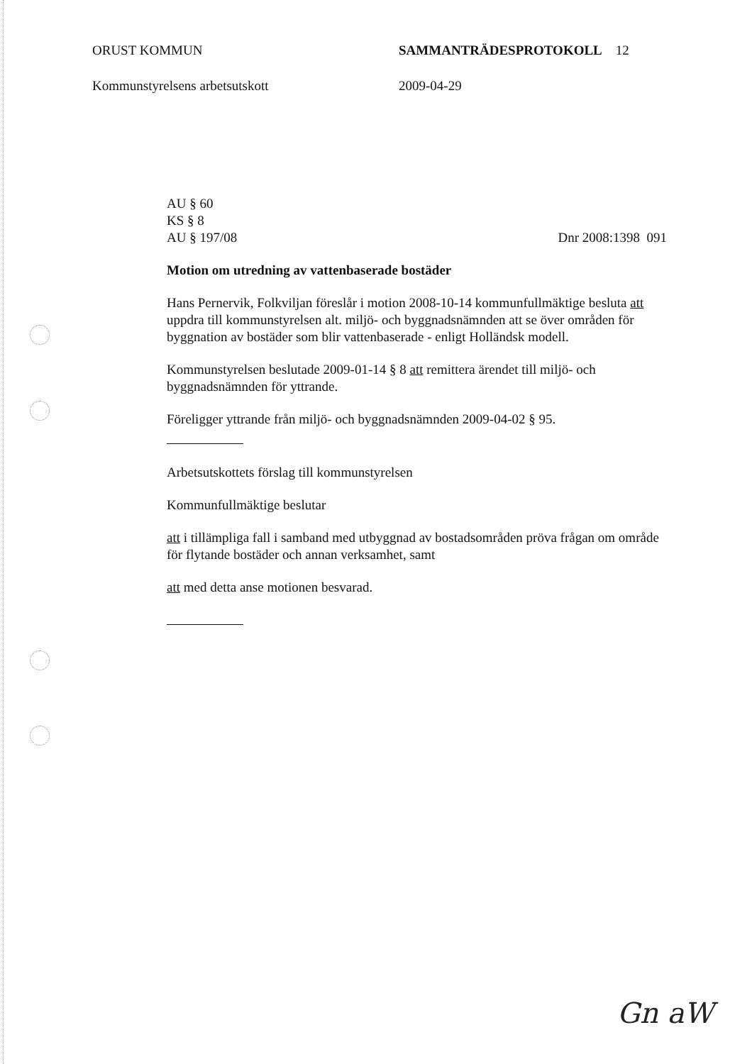ORUST KOMMUN SAMMANTRÄDESPROTOKOLL 12
Kommunstyrelsens arbetsutskott 2009-04-29
AU § 60
KS § 8
AU § 197/08 Dnr 2008:1398 091
Motion om utredning av vattenbaserade bostäder
Hans Pernervik, Folkviljan föreslår i motion 2008-10-14 kommunfullmäktige besluta att uppdra till kommunstyrelsen alt. miljö- och byggnadsnämnden att se över områden för byggnation av bostäder som blir vattenbaserade - enligt Holländsk modell.
Kommunstyrelsen beslutade 2009-01-14 § 8 att remittera ärendet till miljö- och byggnadsnämnden för yttrande.
Föreligger yttrande från miljö- och byggnadsnämnden 2009-04-02 § 95.
Arbetsutskottets förslag till kommunstyrelsen
Kommunfullmäktige beslutar
att i tillämpliga fall i samband med utbyggnad av bostadsområden pröva frågan om område för flytande bostäder och annan verksamhet, samt
att med detta anse motionen besvarad.
Gn aW